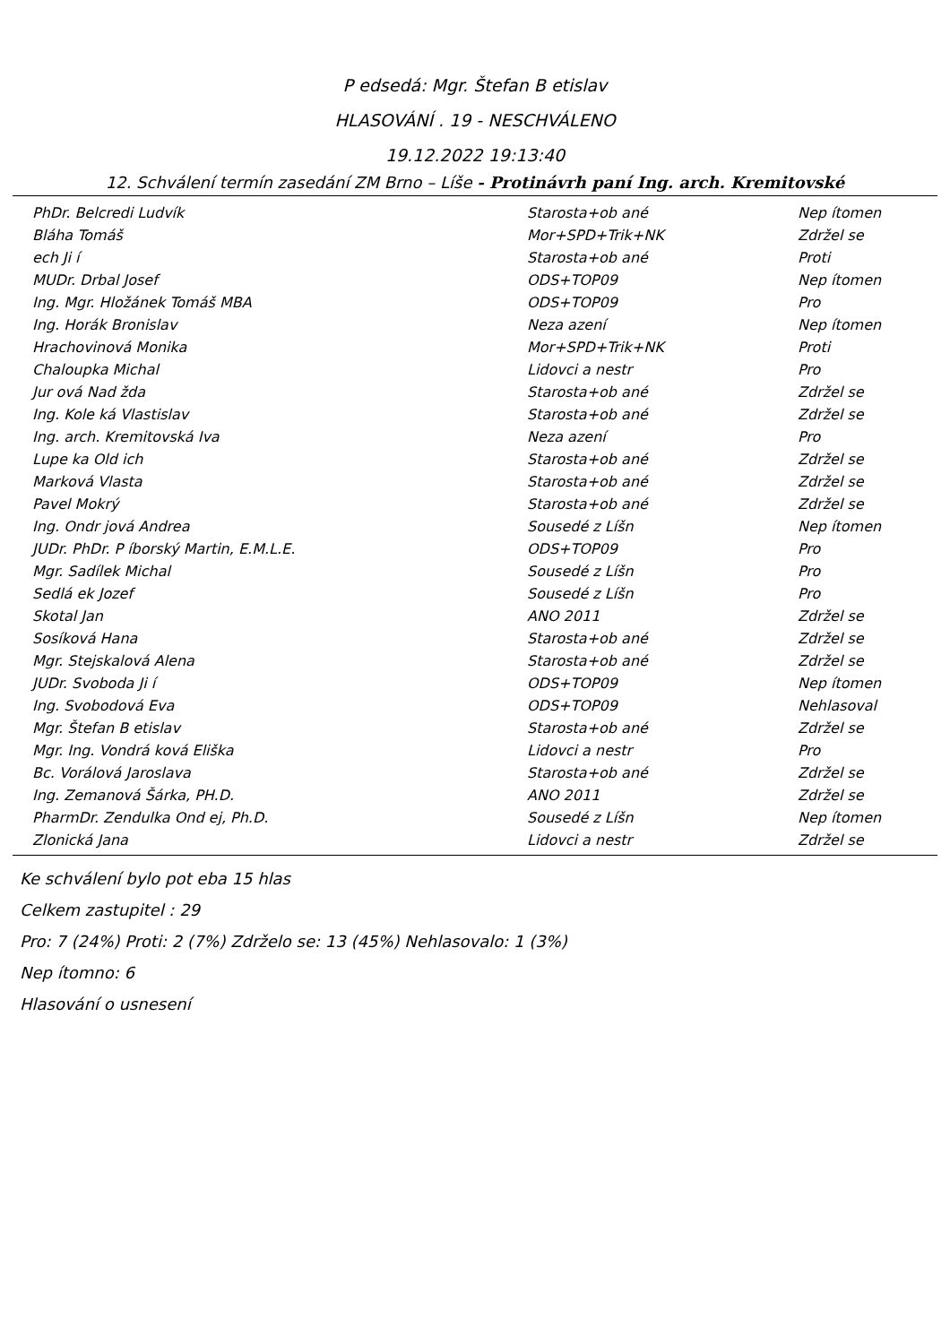P edsedá: Mgr. Štefan B etislav
HLASOVÁNÍ . 19 - NESCHVÁLENO
19.12.2022 19:13:40
12. Schválení termín zasedání ZM Brno – Líše - Protinávrh paní Ing. arch. Kremitovské
| PhDr. Belcredi Ludvík | Starosta+ob ané | Nep ítomen |
| Bláha Tomáš | Mor+SPD+Trik+NK | Zdržel se |
| ech Ji í | Starosta+ob ané | Proti |
| MUDr. Drbal Josef | ODS+TOP09 | Nep ítomen |
| Ing. Mgr. Hložánek Tomáš MBA | ODS+TOP09 | Pro |
| Ing. Horák Bronislav | Neza azení | Nep ítomen |
| Hrachovinová Monika | Mor+SPD+Trik+NK | Proti |
| Chaloupka Michal | Lidovci a nestr | Pro |
| Jur ová Nad žda | Starosta+ob ané | Zdržel se |
| Ing. Kole ká Vlastislav | Starosta+ob ané | Zdržel se |
| Ing. arch. Kremitovská Iva | Neza azení | Pro |
| Lupe ka Old ich | Starosta+ob ané | Zdržel se |
| Marková Vlasta | Starosta+ob ané | Zdržel se |
| Pavel Mokrý | Starosta+ob ané | Zdržel se |
| Ing. Ondr jová Andrea | Sousedé z Líšn | Nep ítomen |
| JUDr. PhDr. P íborský Martin, E.M.L.E. | ODS+TOP09 | Pro |
| Mgr. Sadílek Michal | Sousedé z Líšn | Pro |
| Sedlá ek Jozef | Sousedé z Líšn | Pro |
| Skotal Jan | ANO 2011 | Zdržel se |
| Sosíková Hana | Starosta+ob ané | Zdržel se |
| Mgr. Stejskalová Alena | Starosta+ob ané | Zdržel se |
| JUDr. Svoboda Ji í | ODS+TOP09 | Nep ítomen |
| Ing. Svobodová Eva | ODS+TOP09 | Nehlasoval |
| Mgr. Štefan B etislav | Starosta+ob ané | Zdržel se |
| Mgr. Ing. Vondrá ková Eliška | Lidovci a nestr | Pro |
| Bc. Vorálová Jaroslava | Starosta+ob ané | Zdržel se |
| Ing. Zemanová Šárka, PH.D. | ANO 2011 | Zdržel se |
| PharmDr. Zendulka Ond ej, Ph.D. | Sousedé z Líšn | Nep ítomen |
| Zlonická Jana | Lidovci a nestr | Zdržel se |
Ke schválení bylo pot eba 15 hlas
Celkem zastupitel : 29
Pro: 7 (24%) Proti: 2 (7%) Zdrželo se: 13 (45%) Nehlasovalo: 1 (3%)
Nep ítomno: 6
Hlasování o usnesení